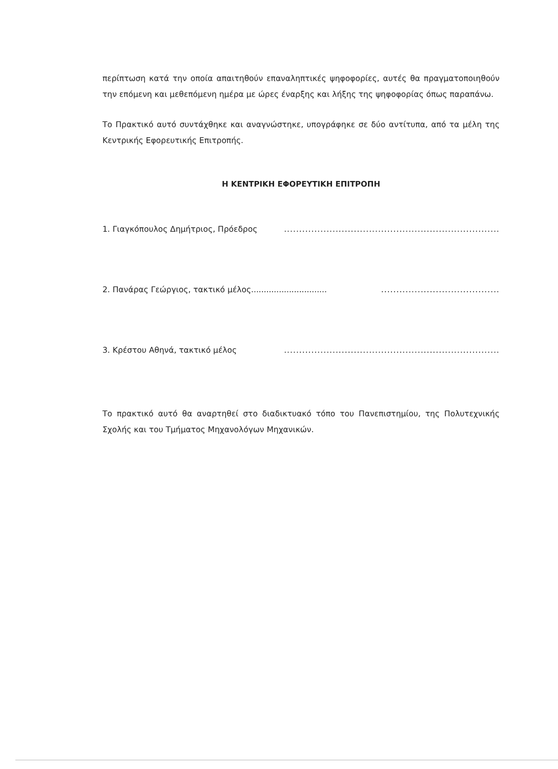περίπτωση κατά την οποία απαιτηθούν επαναληπτικές ψηφοφορίες, αυτές θα πραγματοποιηθούν την επόμενη και μεθεπόμενη ημέρα με ώρες έναρξης και λήξης της ψηφοφορίας όπως παραπάνω.
Το Πρακτικό αυτό συντάχθηκε και αναγνώστηκε, υπογράφηκε σε δύο αντίτυπα, από τα μέλη της Κεντρικής Εφορευτικής Επιτροπής.
Η ΚΕΝΤΡΙΚΗ ΕΦΟΡΕΥΤΙΚΗ ΕΠΙΤΡΟΠΗ
1. Γιαγκόπουλος Δημήτριος, Πρόεδρος.......................................................................
2. Πανάρας Γεώργιος, τακτικό μέλος.....................................................................
3. Κρέστου Αθηνά, τακτικό μέλος.......................................................................
Το πρακτικό αυτό θα αναρτηθεί στο διαδικτυακό τόπο του Πανεπιστημίου, της Πολυτεχνικής Σχολής και του Τμήματος Μηχανολόγων Μηχανικών.